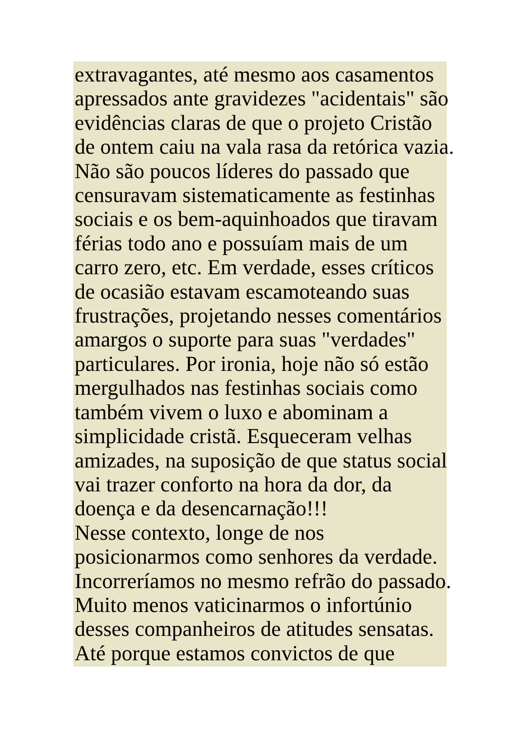extravagantes, até mesmo aos casamentos
apressados ante gravidezes "acidentais" são
evidências claras de que o projeto Cristão
de ontem caiu na vala rasa da retórica vazia.
Não são poucos líderes do passado que
censuravam sistematicamente as festinhas
sociais e os bem-aquinhoados que tiravam
férias todo ano e possuíam mais de um
carro zero, etc. Em verdade, esses críticos
de ocasião estavam escamoteando suas
frustrações, projetando nesses comentários
amargos o suporte para suas "verdades"
particulares. Por ironia, hoje não só estão
mergulhados nas festinhas sociais como
também vivem o luxo e abominam a
simplicidade cristã. Esqueceram velhas
amizades, na suposição de que status social
vai trazer conforto na hora da dor, da
doença e da desencarnação!!!
Nesse contexto, longe de nos
posicionarmos como senhores da verdade.
Incorreríamos no mesmo refrão do passado.
Muito menos vaticinarmos o infortúnio
desses companheiros de atitudes sensatas.
Até porque estamos convictos de que